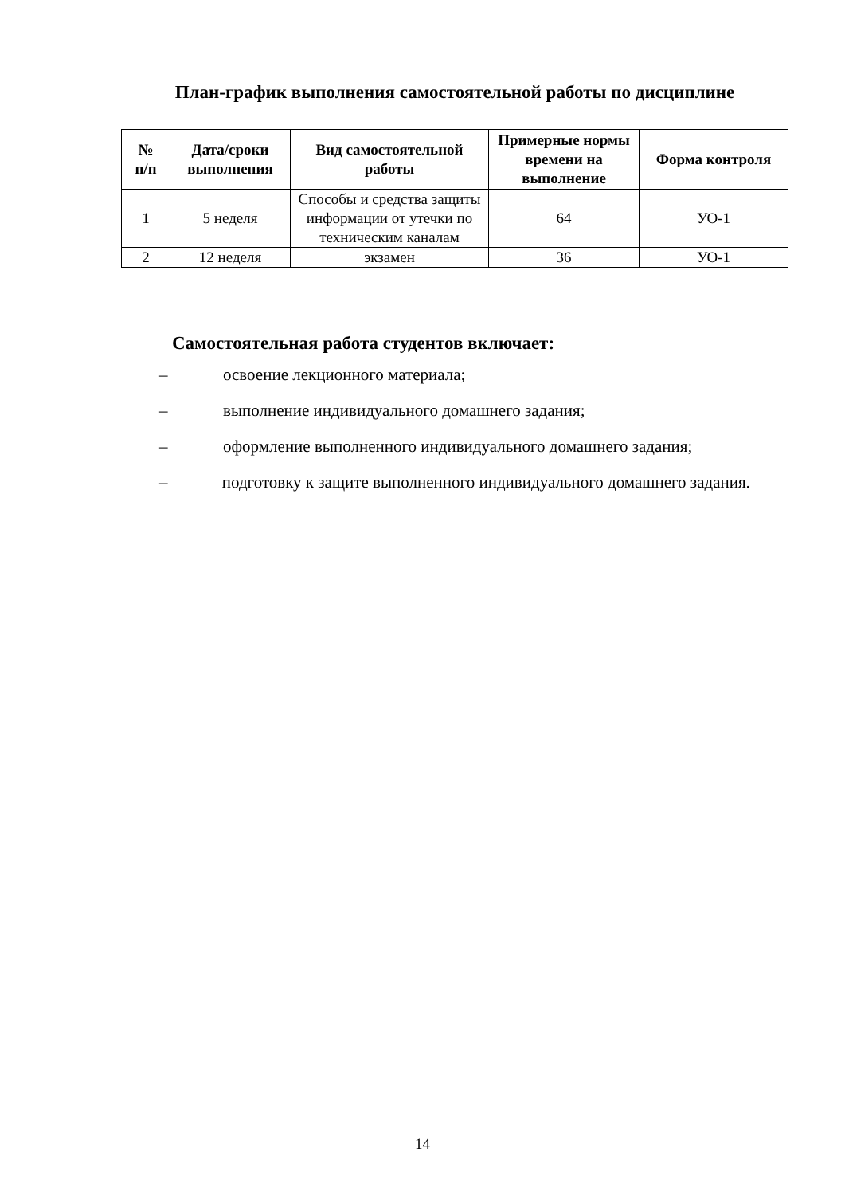План-график выполнения самостоятельной работы по дисциплине
| № п/п | Дата/сроки выполнения | Вид самостоятельной работы | Примерные нормы времени на выполнение | Форма контроля |
| --- | --- | --- | --- | --- |
| 1 | 5 неделя | Способы и средства защиты информации от утечки по техническим каналам | 64 | УО-1 |
| 2 | 12 неделя | экзамен | 36 | УО-1 |
Самостоятельная работа студентов включает:
– освоение лекционного материала;
– выполнение индивидуального домашнего задания;
– оформление выполненного индивидуального домашнего задания;
– подготовку к защите выполненного индивидуального домашнего задания.
14